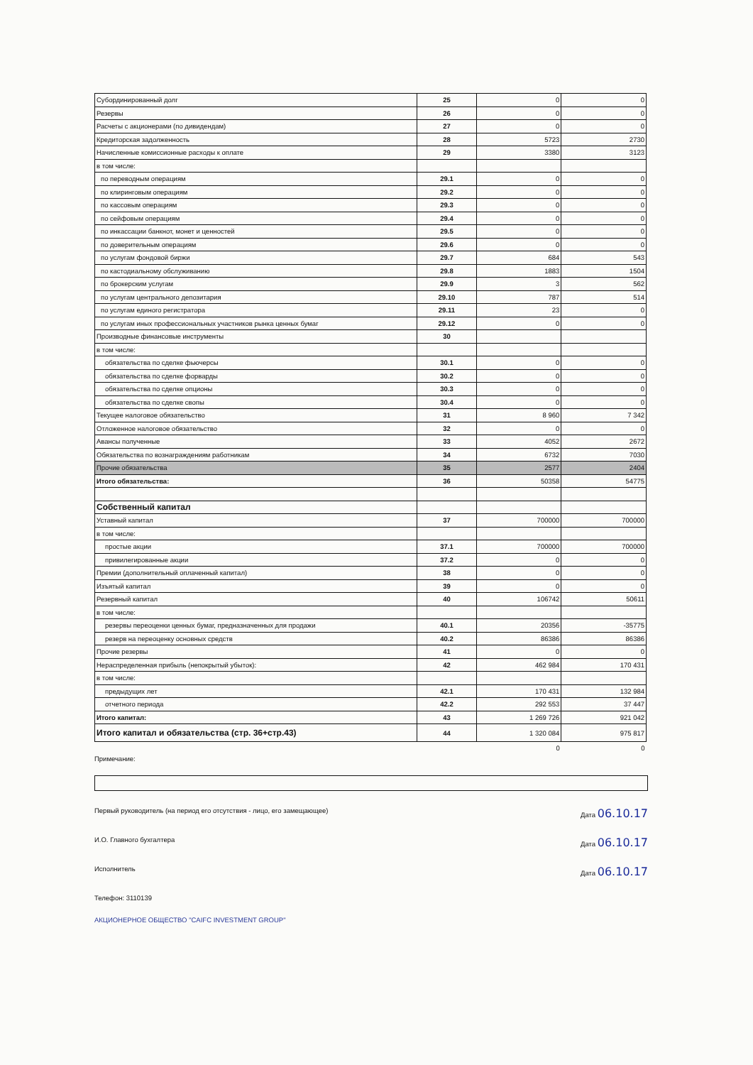| Субординированный долг | 25 | 0 | 0 |
| Резервы | 26 | 0 | 0 |
| Расчеты с акционерами (по дивидендам) | 27 | 0 | 0 |
| Кредиторская задолженность | 28 | 5723 | 2730 |
| Начисленные комиссионные расходы к оплате | 29 | 3380 | 3123 |
| в том числе: | | | |
| по переводным операциям | 29.1 | 0 | 0 |
| по клиринговым операциям | 29.2 | 0 | 0 |
| по кассовым операциям | 29.3 | 0 | 0 |
| по сейфовым операциям | 29.4 | 0 | 0 |
| по инкассации банкнот, монет и ценностей | 29.5 | 0 | 0 |
| по доверительным операциям | 29.6 | 0 | 0 |
| по услугам фондовой биржи | 29.7 | 684 | 543 |
| по кастодиальному обслуживанию | 29.8 | 1883 | 1504 |
| по брокерским услугам | 29.9 | 3 | 562 |
| по услугам центрального депозитария | 29.10 | 787 | 514 |
| по услугам единого регистратора | 29.11 | 23 | 0 |
| по услугам иных профессиональных участников рынка ценных бумаг | 29.12 | 0 | 0 |
| Производные финансовые инструменты | 30 | | |
| в том числе: | | | |
| обязательства по сделке фьючерсы | 30.1 | 0 | 0 |
| обязательства по сделке форварды | 30.2 | 0 | 0 |
| обязательства по сделке опционы | 30.3 | 0 | 0 |
| обязательства по сделке свопы | 30.4 | 0 | 0 |
| Текущее налоговое обязательство | 31 | 8 960 | 7 342 |
| Отложенное налоговое обязательство | 32 | 0 | 0 |
| Авансы полученные | 33 | 4052 | 2672 |
| Обязательства по вознаграждениям работникам | 34 | 6732 | 7030 |
| Прочие обязательства | 35 | 2577 | 2404 |
| Итого обязательства: | 36 | 50358 | 54775 |
| Собственный капитал | | | |
| Уставный капитал | 37 | 700000 | 700000 |
| в том числе: | | | |
| простые акции | 37.1 | 700000 | 700000 |
| привилегированные акции | 37.2 | 0 | 0 |
| Премии (дополнительный оплаченный капитал) | 38 | 0 | 0 |
| Изъятый капитал | 39 | 0 | 0 |
| Резервный капитал | 40 | 106742 | 50611 |
| в том числе: | | | |
| резервы переоценки ценных бумаг, предназначенных для продажи | 40.1 | 20356 | -35775 |
| резерв на переоценку основных средств | 40.2 | 86386 | 86386 |
| Прочие резервы | 41 | 0 | 0 |
| Нераспределенная прибыль (непокрытый убыток): | 42 | 462 984 | 170 431 |
| в том числе: | | | |
| предыдущих лет | 42.1 | 170 431 | 132 984 |
| отчетного периода | 42.2 | 292 553 | 37 447 |
| Итого капитал: | 43 | 1 269 726 | 921 042 |
| Итого капитал и обязательства (стр. 36+стр.43) | 44 | 1 320 084 | 975 817 |
| | | 0 | 0 |
Примечание:
Первый руководитель (на период его отсутствия - лицо, его замещающее) Дата 06.10.17
И.О. Главного бухгалтера Дата 06.10.17
Исполнитель Дата 06.10.17
Телефон: 3110139
АКЦИОНЕРНОЕ ОБЩЕСТВО "CAIFC INVESTMENT GROUP"